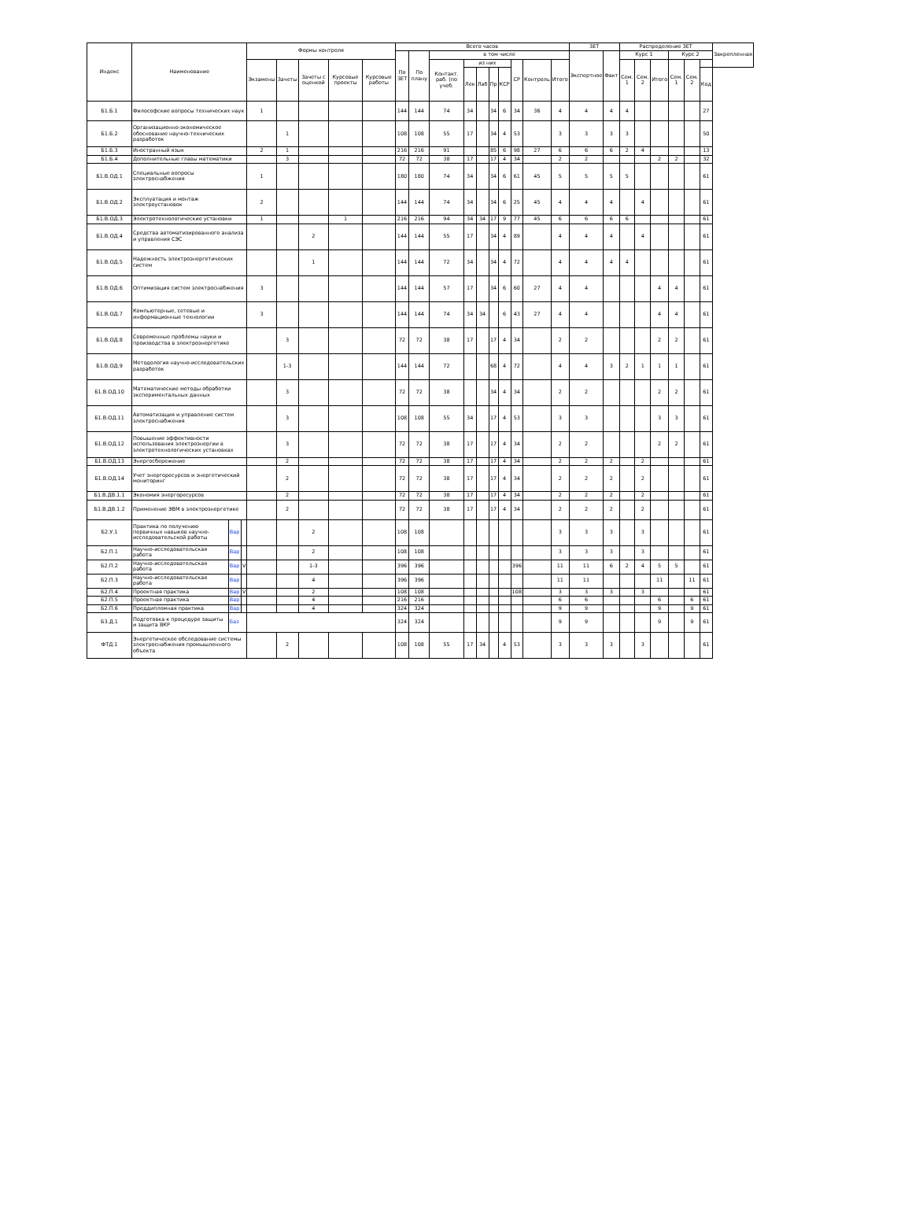| Индекс | Наименование | | | Формы контроля | | | | | Всего часов | | | | | | | | | | ЗЕТ | | Распределение ЗЕТ | | | | | | Закрепленная |
| --- | --- | --- | --- | --- | --- | --- | --- | --- | --- | --- | --- | --- | --- | --- | --- | --- | --- | --- | --- | --- | --- | --- | --- | --- | --- | --- | --- |
| | | | | | | | | | По ЗЕТ | По плану | в том числе | | | | | | | | Экспертное | Факт | Курс 1 | | | Курс 2 | | | |
| | | | | Экзамены | Зачеты | Зачеты с оценкой | Курсовые проекты | Курсовые работы | | | Контакт. раб. (по учеб. | из них | | | | СР | Контроль | Итого | | | Сем. 1 | Сем. 2 | Итого | Сем. 1 | Сем. 2 | | |
| | | | | | | | | | | | | Лек | Лаб | Пр | КСР | | | | | | | | | | | Код | |
| Б1.Б.1 | Философские вопросы технических наук | | | 1 | | | | | 144 | 144 | 74 | 34 | | 34 | 6 | 34 | 36 | 4 | 4 | 4 | 4 | | | | | 27 | |
| Б1.Б.2 | Организационно-экономическое обоснование научно-технических разработок | | | | 1 | | | | 108 | 108 | 55 | 17 | | 34 | 4 | 53 | | 3 | 3 | 3 | 3 | | | | | 50 | |
| Б1.Б.3 | Иностранный язык | | | 2 | 1 | | | | 216 | 216 | 91 | | | 85 | 6 | 98 | 27 | 6 | 6 | 6 | 2 | 4 | | | | 13 | |
| Б1.Б.4 | Дополнительные главы математики | | | | 3 | | | | 72 | 72 | 38 | 17 | | 17 | 4 | 34 | | 2 | 2 | | | | 2 | 2 | | 32 | |
| Б1.В.ОД.1 | Специальные вопросы электроснабжения | | | 1 | | | | | 180 | 180 | 74 | 34 | | 34 | 6 | 61 | 45 | 5 | 5 | 5 | 5 | | | | | 61 | |
| Б1.В.ОД.2 | Эксплуатация и монтаж электроустановок | | | 2 | | | | | 144 | 144 | 74 | 34 | | 34 | 6 | 25 | 45 | 4 | 4 | 4 | | 4 | | | | 61 | |
| Б1.В.ОД.3 | Электротехнологические установки | | | 1 | | | 1 | | 216 | 216 | 94 | 34 | 34 | 17 | 9 | 77 | 45 | 6 | 6 | 6 | 6 | | | | | 61 | |
| Б1.В.ОД.4 | Средства автоматизированного анализа и управления СЭС | | | | | 2 | | | 144 | 144 | 55 | 17 | | 34 | 4 | 89 | | 4 | 4 | 4 | | 4 | | | | 61 | |
| Б1.В.ОД.5 | Надежность электроэнергетических систем | | | | | 1 | | | 144 | 144 | 72 | 34 | | 34 | 4 | 72 | | 4 | 4 | 4 | 4 | | | | | 61 | |
| Б1.В.ОД.6 | Оптимизация систем электроснабжения | | | 3 | | | | | 144 | 144 | 57 | 17 | | 34 | 6 | 60 | 27 | 4 | 4 | | | | 4 | 4 | | 61 | |
| Б1.В.ОД.7 | Компьютерные, сетевые и информационные технологии | | | 3 | | | | | 144 | 144 | 74 | 34 | 34 | | 6 | 43 | 27 | 4 | 4 | | | | 4 | 4 | | 61 | |
| Б1.В.ОД.8 | Современные проблемы науки и производства в электроэнергетике | | | | 3 | | | | 72 | 72 | 38 | 17 | | 17 | 4 | 34 | | 2 | 2 | | | | 2 | 2 | | 61 | |
| Б1.В.ОД.9 | Методология научно-исследовательских разработок | | | | 1-3 | | | | 144 | 144 | 72 | | | 68 | 4 | 72 | | 4 | 4 | 3 | 2 | 1 | 1 | 1 | | 61 | |
| Б1.В.ОД.10 | Математические методы обработки экспериментальных данных | | | | 3 | | | | 72 | 72 | 38 | | | 34 | 4 | 34 | | 2 | 2 | | | | 2 | 2 | | 61 | |
| Б1.В.ОД.11 | Автоматизация и управление систем электроснабжения | | | | 3 | | | | 108 | 108 | 55 | 34 | | 17 | 4 | 53 | | 3 | 3 | | | | 3 | 3 | | 61 | |
| Б1.В.ОД.12 | Повышение эффективности использования электроэнергии в электротехнологических установках | | | | 3 | | | | 72 | 72 | 38 | 17 | | 17 | 4 | 34 | | 2 | 2 | | | | 2 | 2 | | 61 | |
| Б1.В.ОД.13 | Энергосбережение | | | | 2 | | | | 72 | 72 | 38 | 17 | | 17 | 4 | 34 | | 2 | 2 | 2 | | 2 | | | | 61 | |
| Б1.В.ОД.14 | Учет энергоресурсов и энергетический мониторинг | | | | 2 | | | | 72 | 72 | 38 | 17 | | 17 | 4 | 34 | | 2 | 2 | 2 | | 2 | | | | 61 | |
| Б1.В.ДВ.1.1 | Экономия энергоресурсов | | | | 2 | | | | 72 | 72 | 38 | 17 | | 17 | 4 | 34 | | 2 | 2 | 2 | | 2 | | | | 61 | |
| Б1.В.ДВ.1.2 | Применение ЭВМ в электроэнергетике | | | | 2 | | | | 72 | 72 | 38 | 17 | | 17 | 4 | 34 | | 2 | 2 | 2 | | 2 | | | | 61 | |
| Б2.У.1 | Практика по получению первичных навыков научно-исследовательской работы | Вар | | | | 2 | | | 108 | 108 | | | | | | | | 3 | 3 | 3 | | 3 | | | | 61 | |
| Б2.П.1 | Научно-исследовательская работа | Вар | | | | 2 | | | 108 | 108 | | | | | | | | 3 | 3 | 3 | | 3 | | | | 61 | |
| Б2.П.2 | Научно-исследовательская работа | Вар | V | | | 1-3 | | | 396 | 396 | | | | | | 396 | | 11 | 11 | 6 | 2 | 4 | 5 | 5 | | 61 | |
| Б2.П.3 | Научно-исследовательская работа | Вар | | | | 4 | | | 396 | 396 | | | | | | | | 11 | 11 | | | | 11 | | 11 | 61 | |
| Б2.П.4 | Проектная практика | Вар | V | | | 2 | | | 108 | 108 | | | | | | 108 | | 3 | 3 | 3 | | 3 | | | | 61 | |
| Б2.П.5 | Проектная практика | Вар | | | | 4 | | | 216 | 216 | | | | | | | | 6 | 6 | | | | 6 | | 6 | 61 | |
| Б2.П.6 | Преддипломная практика | Вар | | | | 4 | | | 324 | 324 | | | | | | | | 9 | 9 | | | | 9 | | 9 | 61 | |
| Б3.Д.1 | Подготовка к процедуре защиты и защита ВКР | Баз | | | | | | | 324 | 324 | | | | | | | | 9 | 9 | | | | 9 | | 9 | 61 | |
| ФТД.1 | Энергетическое обследование системы электроснабжения промышленного объекта | | | | 2 | | | | 108 | 108 | 55 | 17 | 34 | | 4 | 53 | | 3 | 3 | 3 | | 3 | | | | 61 | |